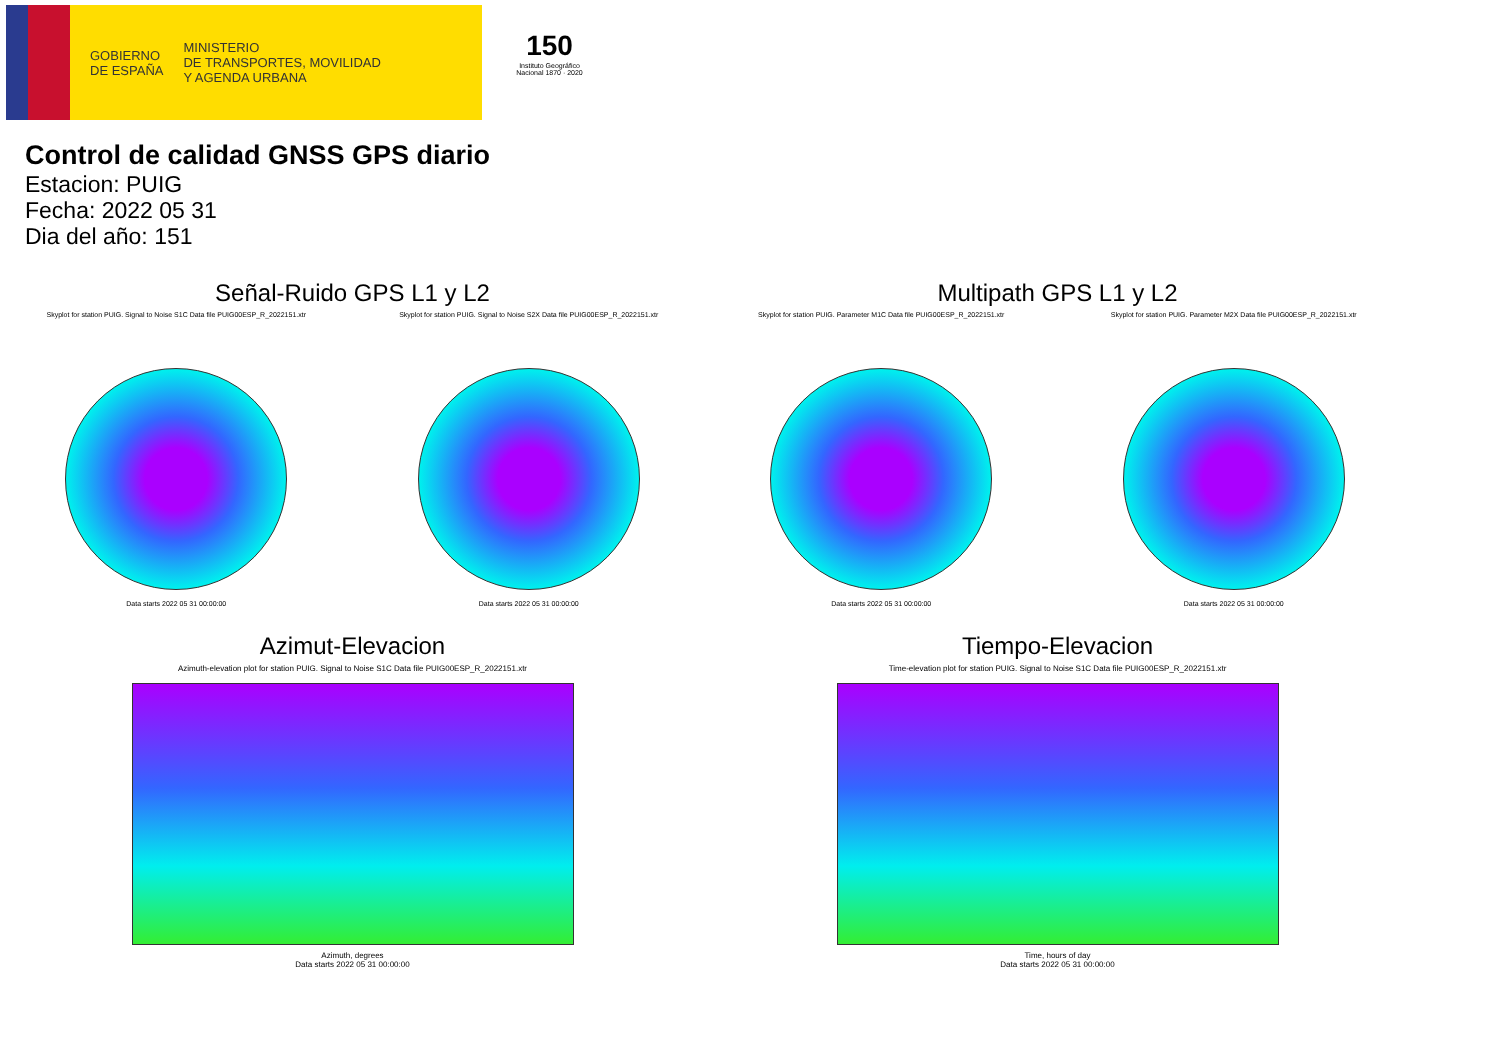GOBIERNO
DE ESPAÑA
MINISTERIO
DE TRANSPORTES, MOVILIDAD
Y AGENDA URBANA
150
Instituto Geográfico Nacional 1870 · 2020
Control de calidad GNSS GPS diario
Estacion: PUIG
Fecha: 2022 05 31
Dia del año: 151
Señal-Ruido GPS L1 y L2
Skyplot for station PUIG. Signal to Noise S1C Data file PUIG00ESP_R_2022151.xtr
Data starts 2022 05 31 00:00:00
Skyplot for station PUIG. Signal to Noise S2X Data file PUIG00ESP_R_2022151.xtr
Data starts 2022 05 31 00:00:00
Multipath GPS L1 y L2
Skyplot for station PUIG. Parameter M1C Data file PUIG00ESP_R_2022151.xtr
Data starts 2022 05 31 00:00:00
Skyplot for station PUIG. Parameter M2X Data file PUIG00ESP_R_2022151.xtr
Data starts 2022 05 31 00:00:00
Azimut-Elevacion
Azimuth-elevation plot for station PUIG. Signal to Noise S1C Data file PUIG00ESP_R_2022151.xtr
Azimuth, degrees
Data starts 2022 05 31 00:00:00
Tiempo-Elevacion
Time-elevation plot for station PUIG. Signal to Noise S1C Data file PUIG00ESP_R_2022151.xtr
Time, hours of day
Data starts 2022 05 31 00:00:00